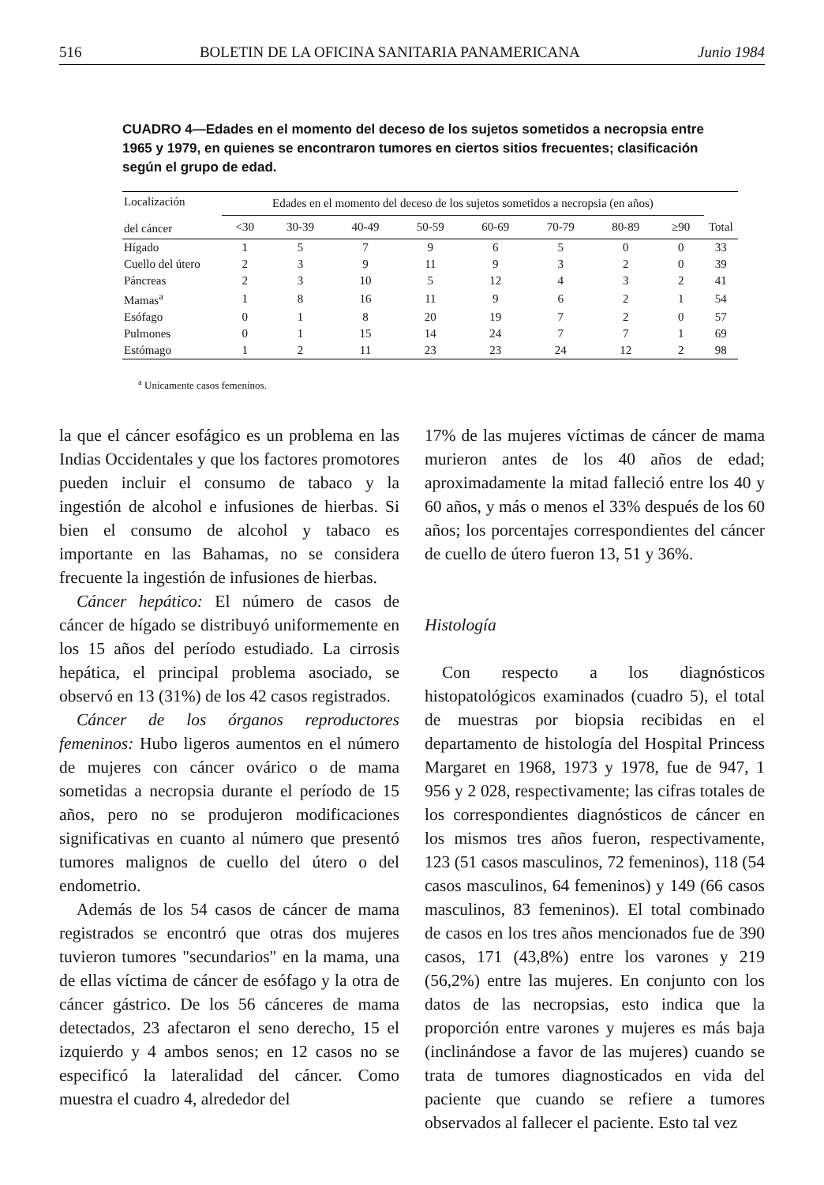516 BOLETIN DE LA OFICINA SANITARIA PANAMERICANA Junio 1984
CUADRO 4—Edades en el momento del deceso de los sujetos sometidos a necropsia entre 1965 y 1979, en quienes se encontraron tumores en ciertos sitios frecuentes; clasificación según el grupo de edad.
| Localización del cáncer | Edades en el momento del deceso de los sujetos sometidos a necropsia (en años) | | | | | | | | |
| --- | --- | --- | --- | --- | --- | --- | --- | --- | --- |
| | <30 | 30-39 | 40-49 | 50-59 | 60-69 | 70-79 | 80-89 | ≥90 | Total |
| Hígado | 1 | 5 | 7 | 9 | 6 | 5 | 0 | 0 | 33 |
| Cuello del útero | 2 | 3 | 9 | 11 | 9 | 3 | 2 | 0 | 39 |
| Páncreas | 2 | 3 | 10 | 5 | 12 | 4 | 3 | 2 | 41 |
| Mamas<sup>a</sup> | 1 | 8 | 16 | 11 | 9 | 6 | 2 | 1 | 54 |
| Esófago | 0 | 1 | 8 | 20 | 19 | 7 | 2 | 0 | 57 |
| Pulmones | 0 | 1 | 15 | 14 | 24 | 7 | 7 | 1 | 69 |
| Estómago | 1 | 2 | 11 | 23 | 23 | 24 | 12 | 2 | 98 |
<sup>a</sup> Unicamente casos femeninos.
la que el cáncer esofágico es un problema en las Indias Occidentales y que los factores promotores pueden incluir el consumo de tabaco y la ingestión de alcohol e infusiones de hierbas. Si bien el consumo de alcohol y tabaco es importante en las Bahamas, no se considera frecuente la ingestión de infusiones de hierbas.
Cáncer hepático: El número de casos de cáncer de hígado se distribuyó uniformemente en los 15 años del período estudiado. La cirrosis hepática, el principal problema asociado, se observó en 13 (31%) de los 42 casos registrados.
Cáncer de los órganos reproductores femeninos: Hubo ligeros aumentos en el número de mujeres con cáncer ovárico o de mama sometidas a necropsia durante el período de 15 años, pero no se produjeron modificaciones significativas en cuanto al número que presentó tumores malignos de cuello del útero o del endometrio.
Además de los 54 casos de cáncer de mama registrados se encontró que otras dos mujeres tuvieron tumores "secundarios" en la mama, una de ellas víctima de cáncer de esófago y la otra de cáncer gástrico. De los 56 cánceres de mama detectados, 23 afectaron el seno derecho, 15 el izquierdo y 4 ambos senos; en 12 casos no se especificó la lateralidad del cáncer. Como muestra el cuadro 4, alrededor del
17% de las mujeres víctimas de cáncer de mama murieron antes de los 40 años de edad; aproximadamente la mitad falleció entre los 40 y 60 años, y más o menos el 33% después de los 60 años; los porcentajes correspondientes del cáncer de cuello de útero fueron 13, 51 y 36%.
Histología
Con respecto a los diagnósticos histopatológicos examinados (cuadro 5), el total de muestras por biopsia recibidas en el departamento de histología del Hospital Princess Margaret en 1968, 1973 y 1978, fue de 947, 1 956 y 2 028, respectivamente; las cifras totales de los correspondientes diagnósticos de cáncer en los mismos tres años fueron, respectivamente, 123 (51 casos masculinos, 72 femeninos), 118 (54 casos masculinos, 64 femeninos) y 149 (66 casos masculinos, 83 femeninos). El total combinado de casos en los tres años mencionados fue de 390 casos, 171 (43,8%) entre los varones y 219 (56,2%) entre las mujeres. En conjunto con los datos de las necropsias, esto indica que la proporción entre varones y mujeres es más baja (inclinándose a favor de las mujeres) cuando se trata de tumores diagnosticados en vida del paciente que cuando se refiere a tumores observados al fallecer el paciente. Esto tal vez